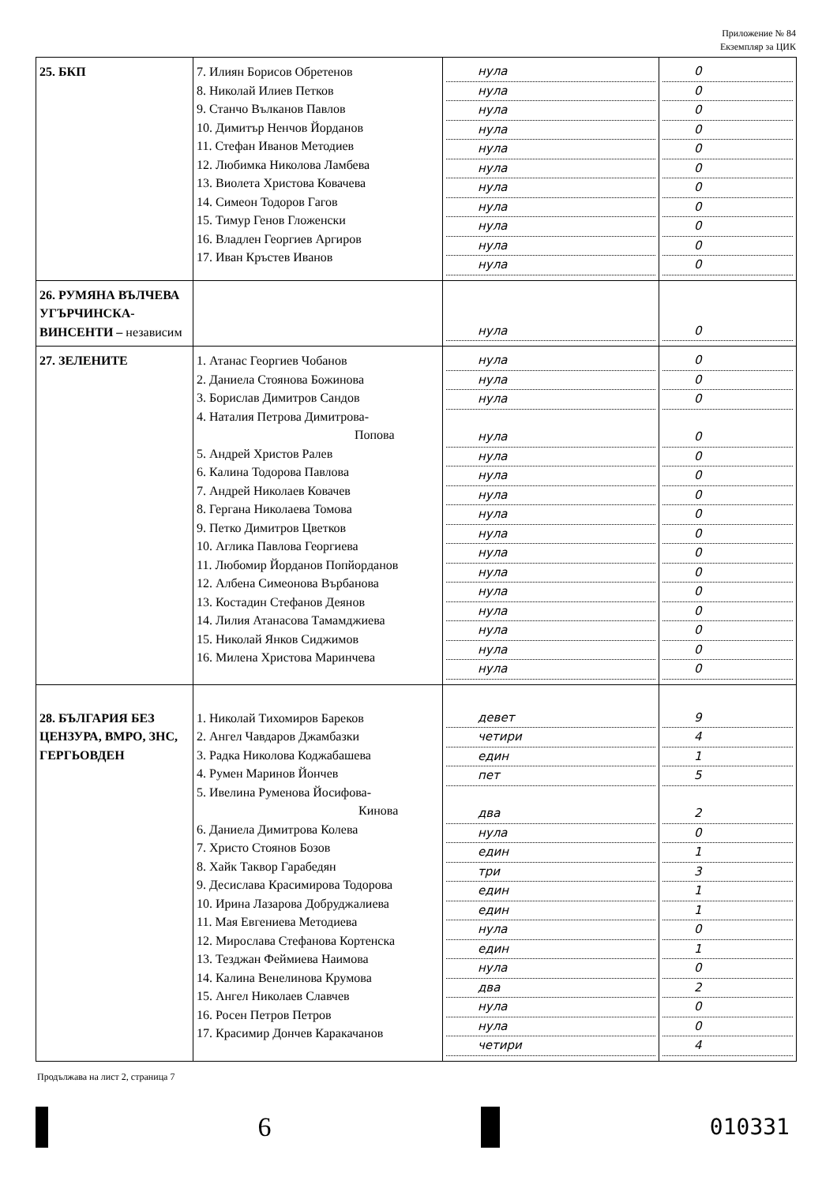Приложение № 84
Екземпляр за ЦИК
| 25. БКП | 7. Илиян Борисов Обретенов 8. Николай Илиев Петков 9. Станчо Вълканов Павлов 10. Димитър Ненчов Йорданов 11. Стефан Иванов Методиев 12. Любимка Николова Ламбева 13. Виолета Христова Ковачева 14. Симеон Тодоров Гагов 15. Тимур Генов Гложенски 16. Владлен Георгиев Аргиров 17. Иван Кръстев Иванов | нула нула нула нула нула нула нула нула нула нула нула | 0 0 0 0 0 0 0 0 0 0 0 |
| 26. РУМЯНА ВЪЛЧЕВА УГЪРЧИНСКА-ВИНСЕНТИ – независим | | нула | 0 |
| 27. ЗЕЛЕНИТЕ | 1. Атанас Георгиев Чобанов 2. Даниела Стоянова Божинова 3. Борислав Димитров Сандов 4. Наталия Петрова Димитрова- Попова 5. Андрей Христов Ралев 6. Калина Тодорова Павлова 7. Андрей Николаев Ковачев 8. Гергана Николаева Томова 9. Петко Димитров Цветков 10. Аглика Павлова Георгиева 11. Любомир Йорданов Попйорданов 12. Албена Симеонова Върбанова 13. Костадин Стефанов Деянов 14. Лилия Атанасова Тамамджиева 15. Николай Янков Сиджимов 16. Милена Христова Маринчева | нула нула нула нула нула нула нула нула нула нула нула нула нула нула нула нула | 0 0 0 0 0 0 0 0 0 0 0 0 0 0 0 0 |
| 28. БЪЛГАРИЯ БЕЗ ЦЕНЗУРА, ВМРО, ЗНС, ГЕРГЬОВДЕН | 1. Николай Тихомиров Бареков 2. Ангел Чавдаров Джамбазки 3. Радка Николова Коджабашева 4. Румен Маринов Йончев 5. Ивелина Руменова Йосифова- Кинова 6. Даниела Димитрова Колева 7. Христо Стоянов Бозов 8. Хайк Таквор Гарабедян 9. Десислава Красимирова Тодорова 10. Ирина Лазарова Добруджалиева 11. Мая Евгениева Методиева 12. Мирослава Стефанова Кортенска 13. Тезджан Феймиева Наимова 14. Калина Венелинова Крумова 15. Ангел Николаев Славчев 16. Росен Петров Петров 17. Красимир Дончев Каракачанов | девет четири един пет два нула един три един един нула един нула два нула нула четири | 9 4 1 5 2 0 1 3 1 1 0 1 0 2 0 0 4 |
Продължава на лист 2, страница 7
6
010331